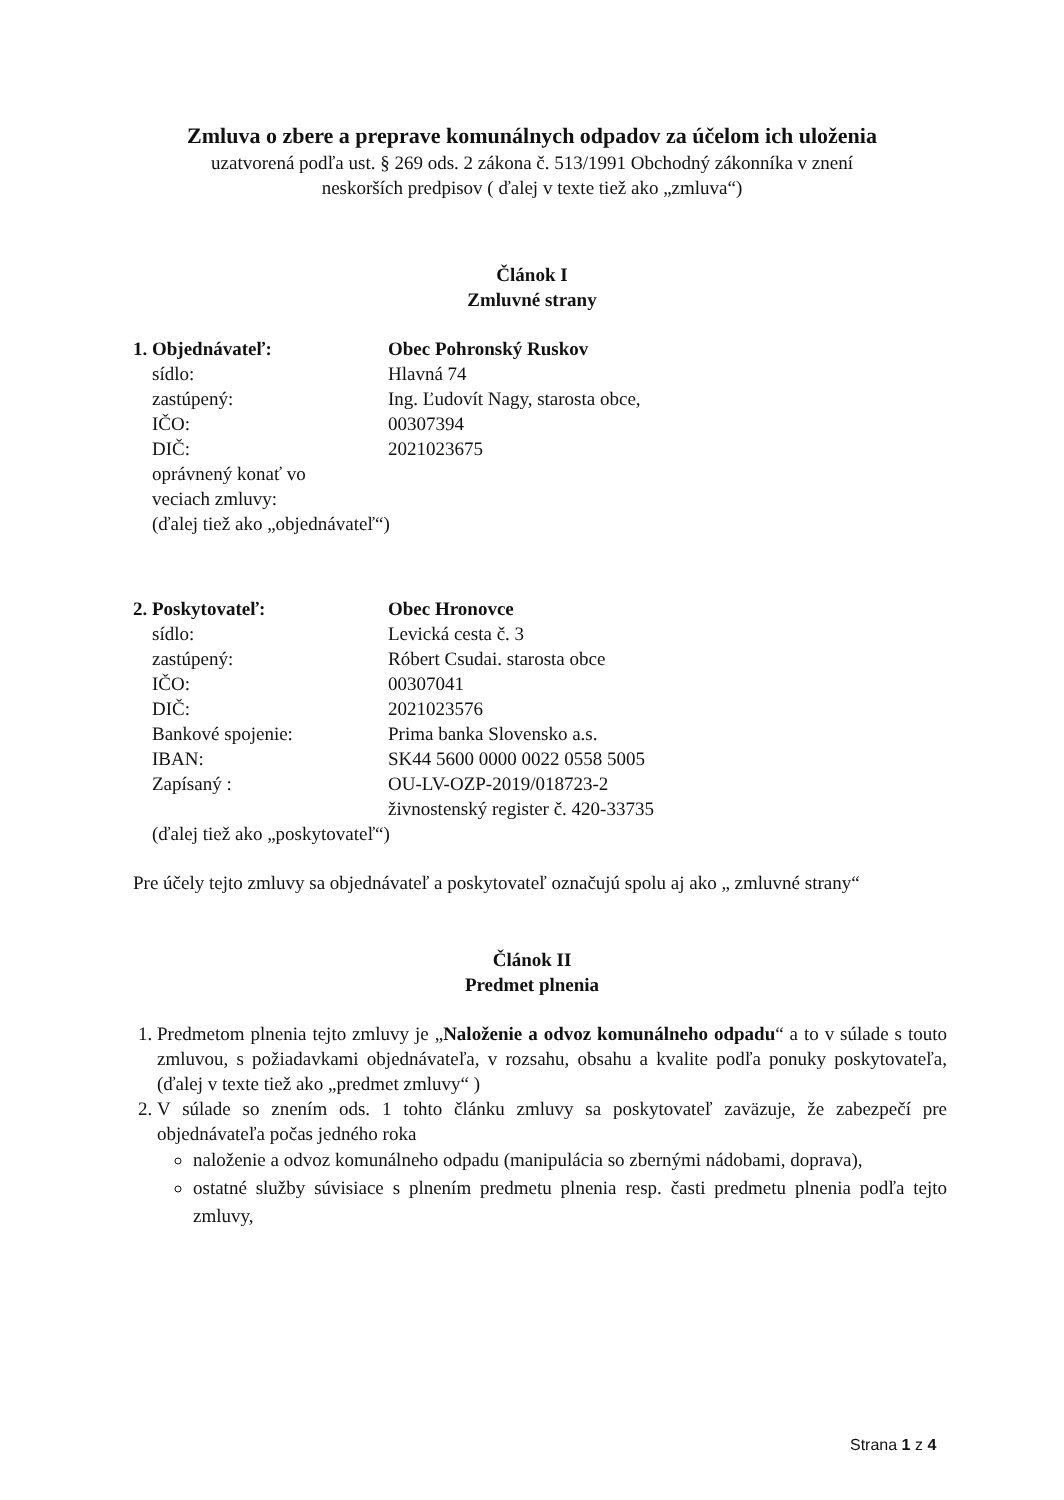Zmluva o zbere a preprave komunálnych odpadov za účelom ich uloženia
uzatvorená podľa ust. § 269 ods. 2 zákona č. 513/1991 Obchodný zákonníka v znení
neskorších predpisov ( ďalej v texte tiež ako „zmluva“)
Článok I
Zmluvné strany
| 1. Objednávateľ: | Obec Pohronský Ruskov |
| sídlo: | Hlavná 74 |
| zastúpený: | Ing. Ľudovít Nagy, starosta obce, |
| IČO: | 00307394 |
| DIČ: | 2021023675 |
| oprávnený konať vo veciach zmluvy: | |
| (ďalej tiež ako „objednávateľ“) | |
| 2. Poskytovateľ: | Obec Hronovce |
| sídlo: | Levická cesta č. 3 |
| zastúpený: | Róbert Csudai. starosta obce |
| IČO: | 00307041 |
| DIČ: | 2021023576 |
| Bankové spojenie: | Prima banka Slovensko a.s. |
| IBAN: | SK44 5600 0000 0022 0558 5005 |
| Zapísaný : | OU-LV-OZP-2019/018723-2 živnostenský register č. 420-33735 |
| (ďalej tiež ako „poskytovateľ“) | |
Pre účely tejto zmluvy sa objednávateľ a poskytovateľ označujú spolu aj ako „ zmluvné strany“
Článok II
Predmet plnenia
1. Predmetom plnenia tejto zmluvy je „Naloženie a odvoz komunálneho odpadu“ a to v súlade s touto zmluvou, s požiadavkami objednávateľa, v rozsahu, obsahu a kvalite podľa ponuky poskytovateľa, (ďalej v texte tiež ako „predmet zmluvy“ )
2. V súlade so znením ods. 1 tohto článku zmluvy sa poskytovateľ zaväzuje, že zabezpečí pre objednávateľa počas jedného roka
naloženie a odvoz komunálneho odpadu (manipulácia so zbernými nádobami, doprava),
ostatné služby súvisiace s plnením predmetu plnenia resp. časti predmetu plnenia podľa tejto zmluvy,
Strana 1 z 4